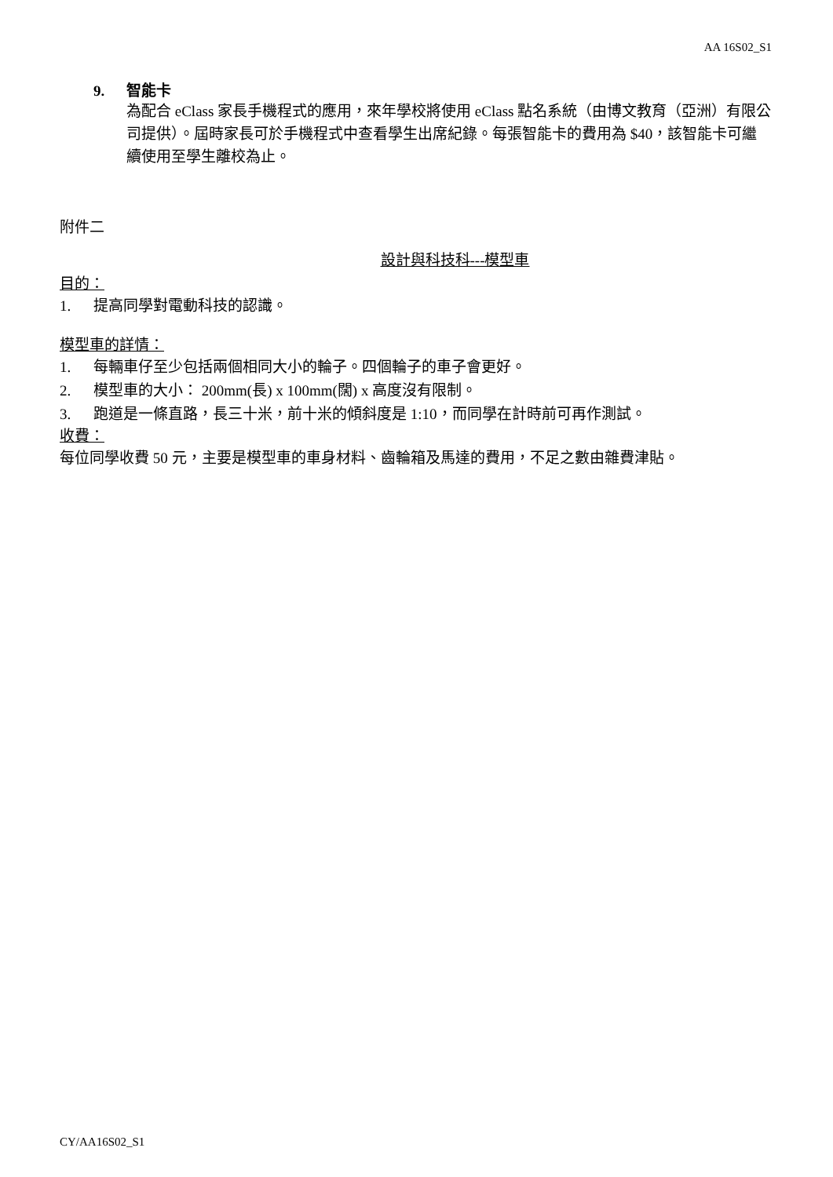AA 16S02_S1
9. 智能卡
為配合 eClass 家長手機程式的應用，來年學校將使用 eClass 點名系統（由博文教育（亞洲）有限公司提供）。屆時家長可於手機程式中查看學生出席紀錄。每張智能卡的費用為 $40，該智能卡可繼續使用至學生離校為止。
附件二
設計與科技科---模型車
目的：
1. 提高同學對電動科技的認識。
模型車的詳情：
1. 每輛車仔至少包括兩個相同大小的輪子。四個輪子的車子會更好。
2. 模型車的大小： 200mm(長) x 100mm(闊) x 高度沒有限制。
3. 跑道是一條直路，長三十米，前十米的傾斜度是 1:10，而同學在計時前可再作測試。
收費：
每位同學收費 50 元，主要是模型車的車身材料、齒輪箱及馬達的費用，不足之數由雜費津貼。
CY/AA16S02_S1